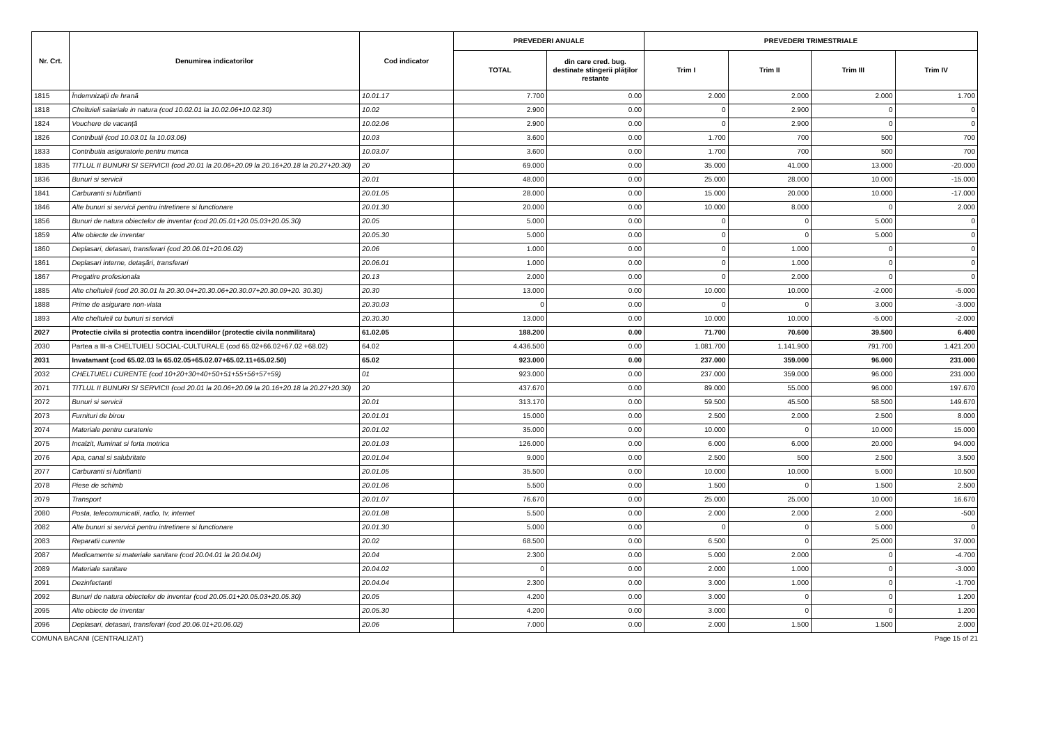| Nr. Crt. | Denumirea indicatorilor | Cod indicator | PREVEDERI ANUALE | | PREVEDERI TRIMESTRIALE | | | |
| --- | --- | --- | --- | --- | --- | --- | --- | --- |
| | | | TOTAL | din care cred. bug. destinate stingerii plăţilor restante | Trim I | Trim II | Trim III | Trim IV |
| 1815 | Îndemnizaţii de hrană | 10.01.17 | 7.700 | 0.00 | 2.000 | 2.000 | 2.000 | 1.700 |
| 1818 | Cheltuieli salariale in natura (cod 10.02.01 la 10.02.06+10.02.30) | 10.02 | 2.900 | 0.00 | 0 | 2.900 | 0 | 0 |
| 1824 | Vouchere de vacanţă | 10.02.06 | 2.900 | 0.00 | 0 | 2.900 | 0 | 0 |
| 1826 | Contributii (cod 10.03.01 la 10.03.06) | 10.03 | 3.600 | 0.00 | 1.700 | 700 | 500 | 700 |
| 1833 | Contributia asiguratorie pentru munca | 10.03.07 | 3.600 | 0.00 | 1.700 | 700 | 500 | 700 |
| 1835 | TITLUL II BUNURI SI SERVICII (cod 20.01 la 20.06+20.09 la 20.16+20.18 la 20.27+20.30) | 20 | 69.000 | 0.00 | 35.000 | 41.000 | 13.000 | -20.000 |
| 1836 | Bunuri si servicii | 20.01 | 48.000 | 0.00 | 25.000 | 28.000 | 10.000 | -15.000 |
| 1841 | Carburanti si lubrifianti | 20.01.05 | 28.000 | 0.00 | 15.000 | 20.000 | 10.000 | -17.000 |
| 1846 | Alte bunuri si servicii pentru intretinere si functionare | 20.01.30 | 20.000 | 0.00 | 10.000 | 8.000 | 0 | 2.000 |
| 1856 | Bunuri de natura obiectelor de inventar (cod 20.05.01+20.05.03+20.05.30) | 20.05 | 5.000 | 0.00 | 0 | 0 | 5.000 | 0 |
| 1859 | Alte obiecte de inventar | 20.05.30 | 5.000 | 0.00 | 0 | 0 | 5.000 | 0 |
| 1860 | Deplasari, detasari, transferari (cod 20.06.01+20.06.02) | 20.06 | 1.000 | 0.00 | 0 | 1.000 | 0 | 0 |
| 1861 | Deplasari interne, detaşări, transferari | 20.06.01 | 1.000 | 0.00 | 0 | 1.000 | 0 | 0 |
| 1867 | Pregatire profesionala | 20.13 | 2.000 | 0.00 | 0 | 2.000 | 0 | 0 |
| 1885 | Alte cheltuieli (cod 20.30.01 la 20.30.04+20.30.06+20.30.07+20.30.09+20. 30.30) | 20.30 | 13.000 | 0.00 | 10.000 | 10.000 | -2.000 | -5.000 |
| 1888 | Prime de asigurare non-viata | 20.30.03 | 0 | 0.00 | 0 | 0 | 3.000 | -3.000 |
| 1893 | Alte cheltuieli cu bunuri si servicii | 20.30.30 | 13.000 | 0.00 | 10.000 | 10.000 | -5.000 | -2.000 |
| 2027 | Protectie civila si protectia contra incendiilor (protectie civila nonmilitara) | 61.02.05 | 188.200 | 0.00 | 71.700 | 70.600 | 39.500 | 6.400 |
| 2030 | Partea a III-a CHELTUIELI SOCIAL-CULTURALE (cod 65.02+66.02+67.02 +68.02) | 64.02 | 4.436.500 | 0.00 | 1.081.700 | 1.141.900 | 791.700 | 1.421.200 |
| 2031 | Invatamant (cod 65.02.03 la 65.02.05+65.02.07+65.02.11+65.02.50) | 65.02 | 923.000 | 0.00 | 237.000 | 359.000 | 96.000 | 231.000 |
| 2032 | CHELTUIELI CURENTE (cod 10+20+30+40+50+51+55+56+57+59) | 01 | 923.000 | 0.00 | 237.000 | 359.000 | 96.000 | 231.000 |
| 2071 | TITLUL II BUNURI SI SERVICII (cod 20.01 la 20.06+20.09 la 20.16+20.18 la 20.27+20.30) | 20 | 437.670 | 0.00 | 89.000 | 55.000 | 96.000 | 197.670 |
| 2072 | Bunuri si servicii | 20.01 | 313.170 | 0.00 | 59.500 | 45.500 | 58.500 | 149.670 |
| 2073 | Furnituri de birou | 20.01.01 | 15.000 | 0.00 | 2.500 | 2.000 | 2.500 | 8.000 |
| 2074 | Materiale pentru curatenie | 20.01.02 | 35.000 | 0.00 | 10.000 | 0 | 10.000 | 15.000 |
| 2075 | Incalzit, Iluminat si forta motrica | 20.01.03 | 126.000 | 0.00 | 6.000 | 6.000 | 20.000 | 94.000 |
| 2076 | Apa, canal si salubritate | 20.01.04 | 9.000 | 0.00 | 2.500 | 500 | 2.500 | 3.500 |
| 2077 | Carburanti si lubrifianti | 20.01.05 | 35.500 | 0.00 | 10.000 | 10.000 | 5.000 | 10.500 |
| 2078 | Piese de schimb | 20.01.06 | 5.500 | 0.00 | 1.500 | 0 | 1.500 | 2.500 |
| 2079 | Transport | 20.01.07 | 76.670 | 0.00 | 25.000 | 25.000 | 10.000 | 16.670 |
| 2080 | Posta, telecomunicatii, radio, tv, internet | 20.01.08 | 5.500 | 0.00 | 2.000 | 2.000 | 2.000 | -500 |
| 2082 | Alte bunuri si servicii pentru intretinere si functionare | 20.01.30 | 5.000 | 0.00 | 0 | 0 | 5.000 | 0 |
| 2083 | Reparatii curente | 20.02 | 68.500 | 0.00 | 6.500 | 0 | 25.000 | 37.000 |
| 2087 | Medicamente si materiale sanitare (cod 20.04.01 la 20.04.04) | 20.04 | 2.300 | 0.00 | 5.000 | 2.000 | 0 | -4.700 |
| 2089 | Materiale sanitare | 20.04.02 | 0 | 0.00 | 2.000 | 1.000 | 0 | -3.000 |
| 2091 | Dezinfectanti | 20.04.04 | 2.300 | 0.00 | 3.000 | 1.000 | 0 | -1.700 |
| 2092 | Bunuri de natura obiectelor de inventar (cod 20.05.01+20.05.03+20.05.30) | 20.05 | 4.200 | 0.00 | 3.000 | 0 | 0 | 1.200 |
| 2095 | Alte obiecte de inventar | 20.05.30 | 4.200 | 0.00 | 3.000 | 0 | 0 | 1.200 |
| 2096 | Deplasari, detasari, transferari (cod 20.06.01+20.06.02) | 20.06 | 7.000 | 0.00 | 2.000 | 1.500 | 1.500 | 2.000 |
COMUNA BACANI (CENTRALIZAT) Page 15 of 21